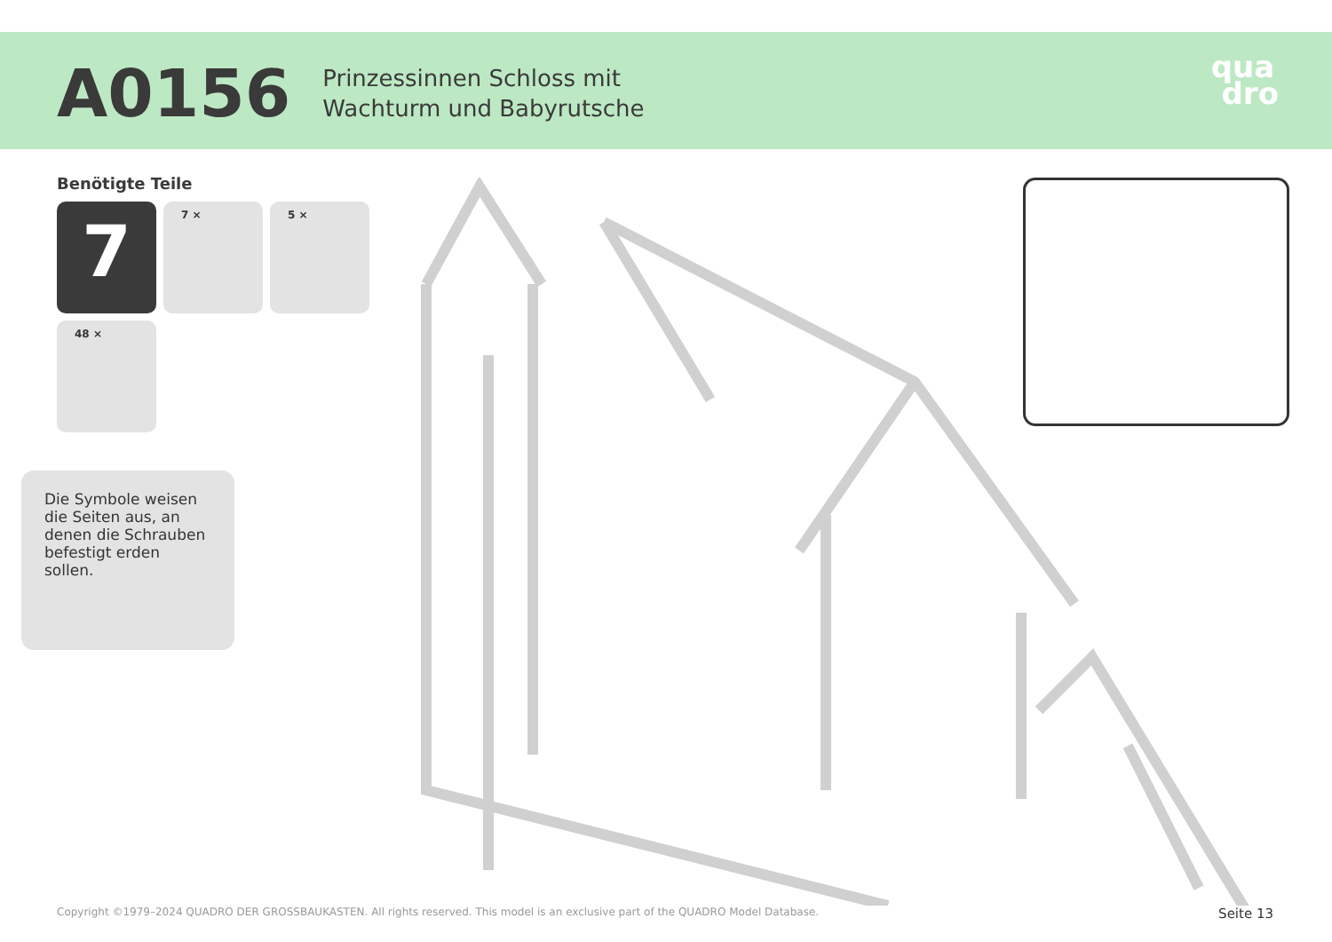A0156
Prinzessinnen Schloss mit
Wachturm und Babyrutsche
qua
dro
Benötigte Teile
7
7 ×
5 ×
48 ×
Die Symbole weisen die Seiten aus, an denen die Schrauben befestigt erden sollen.
Copyright ©1979–2024 QUADRO DER GROSSBAUKASTEN. All rights reserved. This model is an exclusive part of the QUADRO Model Database. Seite 13